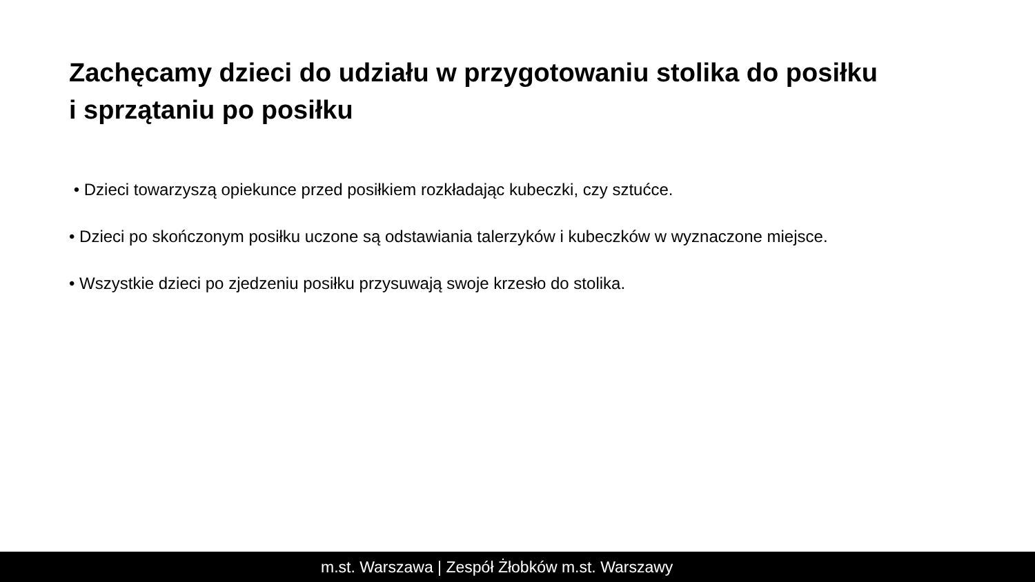Zachęcamy dzieci do udziału w przygotowaniu stolika do posiłku
i sprzątaniu po posiłku
• Dzieci towarzyszą opiekunce przed posiłkiem rozkładając kubeczki, czy sztućce.
• Dzieci po skończonym posiłku uczone są odstawiania talerzyków i kubeczków w wyznaczone miejsce.
• Wszystkie dzieci po zjedzeniu posiłku przysuwają swoje krzesło do stolika.
m.st. Warszawa | Zespół Żłobków m.st. Warszawy